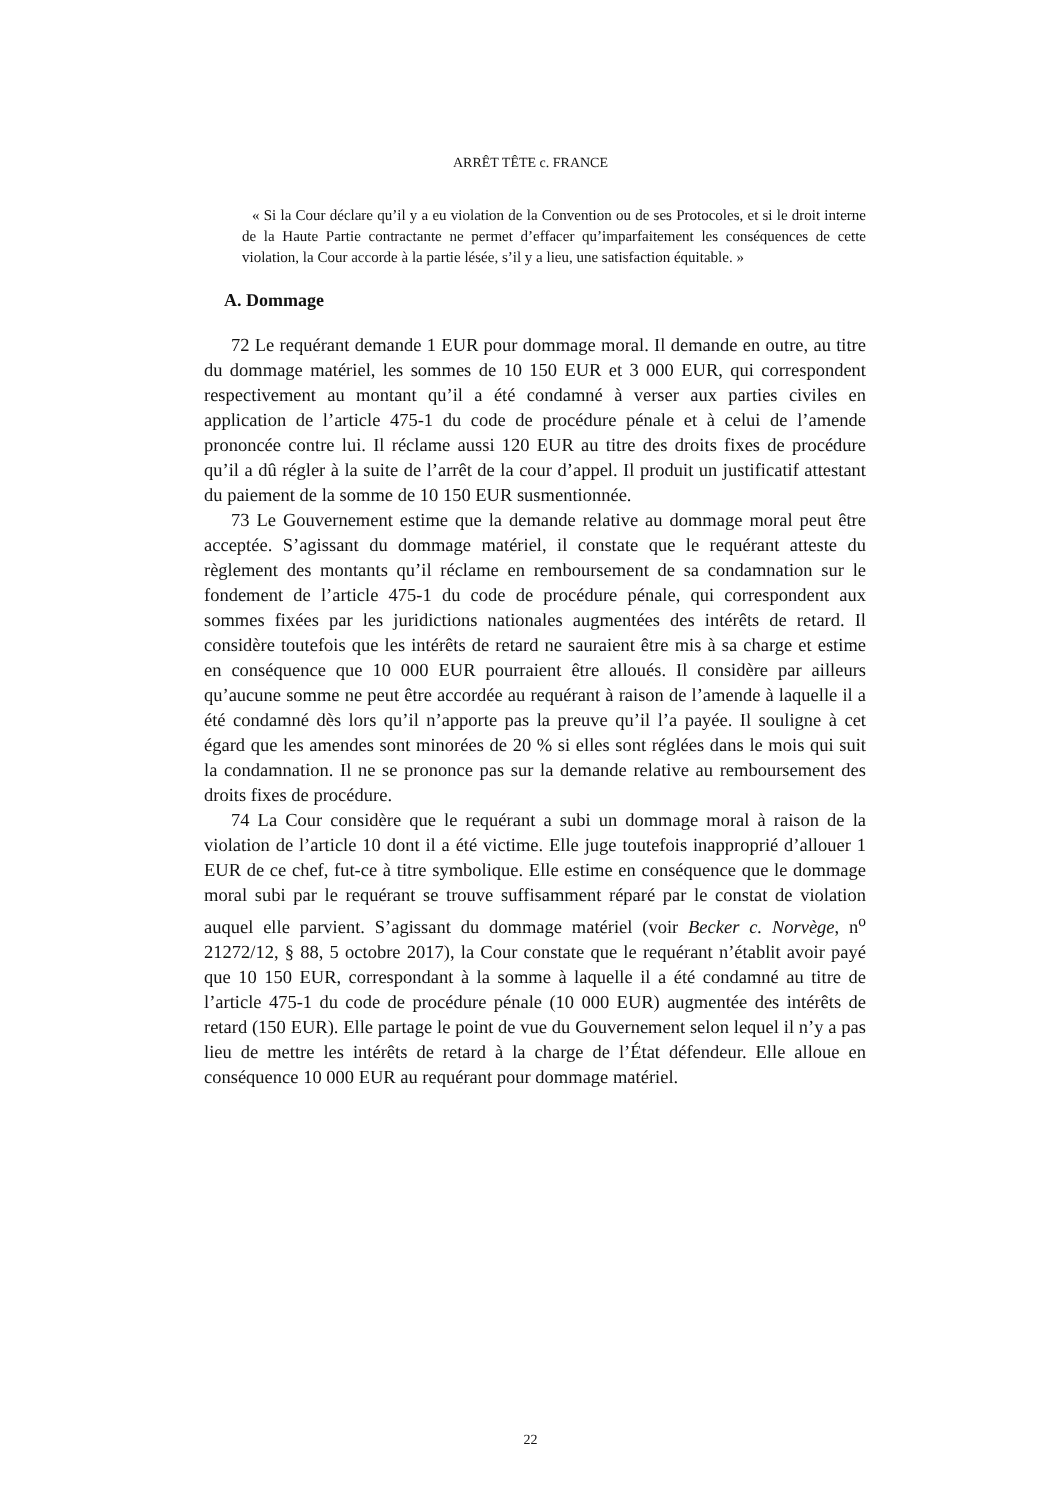ARRÊT TÊTE c. FRANCE
« Si la Cour déclare qu’il y a eu violation de la Convention ou de ses Protocoles, et si le droit interne de la Haute Partie contractante ne permet d’effacer qu’imparfaitement les conséquences de cette violation, la Cour accorde à la partie lésée, s’il y a lieu, une satisfaction équitable. »
A. Dommage
72 Le requérant demande 1 EUR pour dommage moral. Il demande en outre, au titre du dommage matériel, les sommes de 10 150 EUR et 3 000 EUR, qui correspondent respectivement au montant qu’il a été condamné à verser aux parties civiles en application de l’article 475-1 du code de procédure pénale et à celui de l’amende prononcée contre lui. Il réclame aussi 120 EUR au titre des droits fixes de procédure qu’il a dû régler à la suite de l’arrêt de la cour d’appel. Il produit un justificatif attestant du paiement de la somme de 10 150 EUR susmentionnée.
73 Le Gouvernement estime que la demande relative au dommage moral peut être acceptée. S’agissant du dommage matériel, il constate que le requérant atteste du règlement des montants qu’il réclame en remboursement de sa condamnation sur le fondement de l’article 475-1 du code de procédure pénale, qui correspondent aux sommes fixées par les juridictions nationales augmentées des intérêts de retard. Il considère toutefois que les intérêts de retard ne sauraient être mis à sa charge et estime en conséquence que 10 000 EUR pourraient être alloués. Il considère par ailleurs qu’aucune somme ne peut être accordée au requérant à raison de l’amende à laquelle il a été condamné dès lors qu’il n’apporte pas la preuve qu’il l’a payée. Il souligne à cet égard que les amendes sont minorées de 20 % si elles sont réglées dans le mois qui suit la condamnation. Il ne se prononce pas sur la demande relative au remboursement des droits fixes de procédure.
74 La Cour considère que le requérant a subi un dommage moral à raison de la violation de l’article 10 dont il a été victime. Elle juge toutefois inapproprié d’allouer 1 EUR de ce chef, fut-ce à titre symbolique. Elle estime en conséquence que le dommage moral subi par le requérant se trouve suffisamment réparé par le constat de violation auquel elle parvient. S’agissant du dommage matériel (voir Becker c. Norvège, n<sup>o</sup> 21272/12, § 88, 5 octobre 2017), la Cour constate que le requérant n’établit avoir payé que 10 150 EUR, correspondant à la somme à laquelle il a été condamné au titre de l’article 475-1 du code de procédure pénale (10 000 EUR) augmentée des intérêts de retard (150 EUR). Elle partage le point de vue du Gouvernement selon lequel il n’y a pas lieu de mettre les intérêts de retard à la charge de l’État défendeur. Elle alloue en conséquence 10 000 EUR au requérant pour dommage matériel.
22